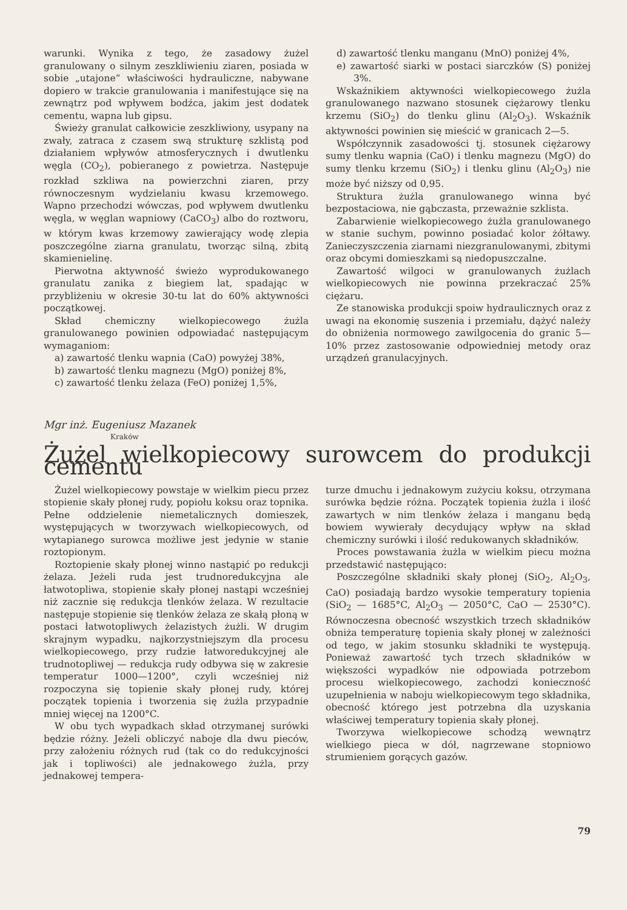warunki. Wynika z tego, że zasadowy żużel granulowany o silnym zeszkliwieniu ziaren, posiada w sobie „utajone“ właściwości hydrauliczne, nabywane dopiero w trakcie granulowania i manifestujące się na zewnątrz pod wpływem bodźca, jakim jest dodatek cementu, wapna lub gipsu.
Świeży granulat całkowicie zeszkliwiony, usypany na zwały, zatraca z czasem swą strukturę szklistą pod działaniem wpływów atmosferycznych i dwutlenku węgla (CO<sub>2</sub>), pobieranego z powietrza. Następuje rozkład szkliwa na powierzchni ziaren, przy równoczesnym wydzielaniu kwasu krzemowego. Wapno przechodzi wówczas, pod wpływem dwutlenku węgla, w węglan wapniowy (CaCO<sub>3</sub>) albo do roztworu, w którym kwas krzemowy zawierający wodę zlepia poszczególne ziarna granulatu, tworząc silną, zbitą skamienielinę.
Pierwotna aktywność świeżo wyprodukowanego granulatu zanika z biegiem lat, spadając w przybliżeniu w okresie 30-tu lat do 60% aktywności początkowej.
Skład chemiczny wielkopiecowego żużla granulowanego powinien odpowiadać następującym wymaganiom:
a) zawartość tlenku wapnia (CaO) powyżej 38%,
b) zawartość tlenku magnezu (MgO) poniżej 8%,
c) zawartość tlenku żelaza (FeO) poniżej 1,5%,
d) zawartość tlenku manganu (MnO) poniżej 4%,
e) zawartość siarki w postaci siarczków (S) poniżej 3%.
Wskaźnikiem aktywności wielkopiecowego żużla granulowanego nazwano stosunek ciężarowy tlenku krzemu (SiO<sub>2</sub>) do tlenku glinu (Al<sub>2</sub>O<sub>3</sub>). Wskaźnik aktywności powinien się mieścić w granicach 2—5.
Współczynnik zasadowości tj. stosunek ciężarowy sumy tlenku wapnia (CaO) i tlenku magnezu (MgO) do sumy tlenku krzemu (SiO<sub>2</sub>) i tlenku glinu (Al<sub>2</sub>O<sub>3</sub>) nie może być niższy od 0,95.
Struktura żużla granulowanego winna być bezpostaciowa, nie gąbczasta, przeważnie szklista.
Zabarwienie wielkopiecowego żużla granulowanego w stanie suchym, powinno posiadać kolor żółtawy. Zanieczyszczenia ziarnami niezgranulowanymi, zbitymi oraz obcymi domieszkami są niedopuszczalne.
Zawartość wilgoci w granulowanych żużlach wielkopiecowych nie powinna przekraczać 25% ciężaru.
Ze stanowiska produkcji spoiw hydraulicznych oraz z uwagi na ekonomię suszenia i przemiału, dążyć należy do obniżenia normowego zawilgocenia do granic 5—10% przez zastosowanie odpowiedniej metody oraz urządzeń granulacyjnych.
Mgr inż. Eugeniusz Mazanek
Kraków
Żużel wielkopiecowy surowcem do produkcji cementu
Żużel wielkopiecowy powstaje w wielkim piecu przez stopienie skały płonej rudy, popiołu koksu oraz topnika. Pełne oddzielenie niemetalicznych domieszek, występujących w tworzywach wielkopiecowych, od wytapianego surowca możliwe jest jedynie w stanie roztopionym.
Roztopienie skały płonej winno nastąpić po redukcji żelaza. Jeżeli ruda jest trudnoredukcyjna ale łatwotopliwa, stopienie skały płonej nastąpi wcześniej niż zacznie się redukcja tlenków żelaza. W rezultacie następuje stopienie się tlenków żelaza ze skałą płoną w postaci łatwotopliwych żelazistych żużli. W drugim skrajnym wypadku, najkorzystniejszym dla procesu wielkopiecowego, przy rudzie łatworedukcyjnej ale trudnotopliwej — redukcja rudy odbywa się w zakresie temperatur 1000—1200°, czyli wcześniej niż rozpoczyna się topienie skały płonej rudy, której początek topienia i tworzenia się żużla przypadnie mniej więcej na 1200°C.
W obu tych wypadkach skład otrzymanej surówki będzie różny. Jeżeli obliczyć naboje dla dwu pieców, przy założeniu różnych rud (tak co do redukcyjności jak i topliwości) ale jednakowego żużla, przy jednakowej tempera-
turze dmuchu i jednakowym zużyciu koksu, otrzymana surówka będzie różna. Początek topienia żużla i ilość zawartych w nim tlenków żelaza i manganu będą bowiem wywierały decydujący wpływ na skład chemiczny surówki i ilość redukowanych składników.
Proces powstawania żużla w wielkim piecu można przedstawić następująco:
Poszczególne składniki skały płonej (SiO<sub>2</sub>, Al<sub>2</sub>O<sub>3</sub>, CaO) posiadają bardzo wysokie temperatury topienia (SiO<sub>2</sub> — 1685°C, Al<sub>2</sub>O<sub>3</sub> — 2050°C, CaO — 2530°C). Równoczesna obecność wszystkich trzech składników obniża temperaturę topienia skały płonej w zależności od tego, w jakim stosunku składniki te występują. Ponieważ zawartość tych trzech składników w większości wypadków nie odpowiada potrzebom procesu wielkopiecowego, zachodzi konieczność uzupełnienia w naboju wielkopiecowym tego składnika, obecność którego jest potrzebna dla uzyskania właściwej temperatury topienia skały płonej.
Tworzywa wielkopiecowe schodzą wewnątrz wielkiego pieca w dół, nagrzewane stopniowo strumieniem gorących gazów.
79